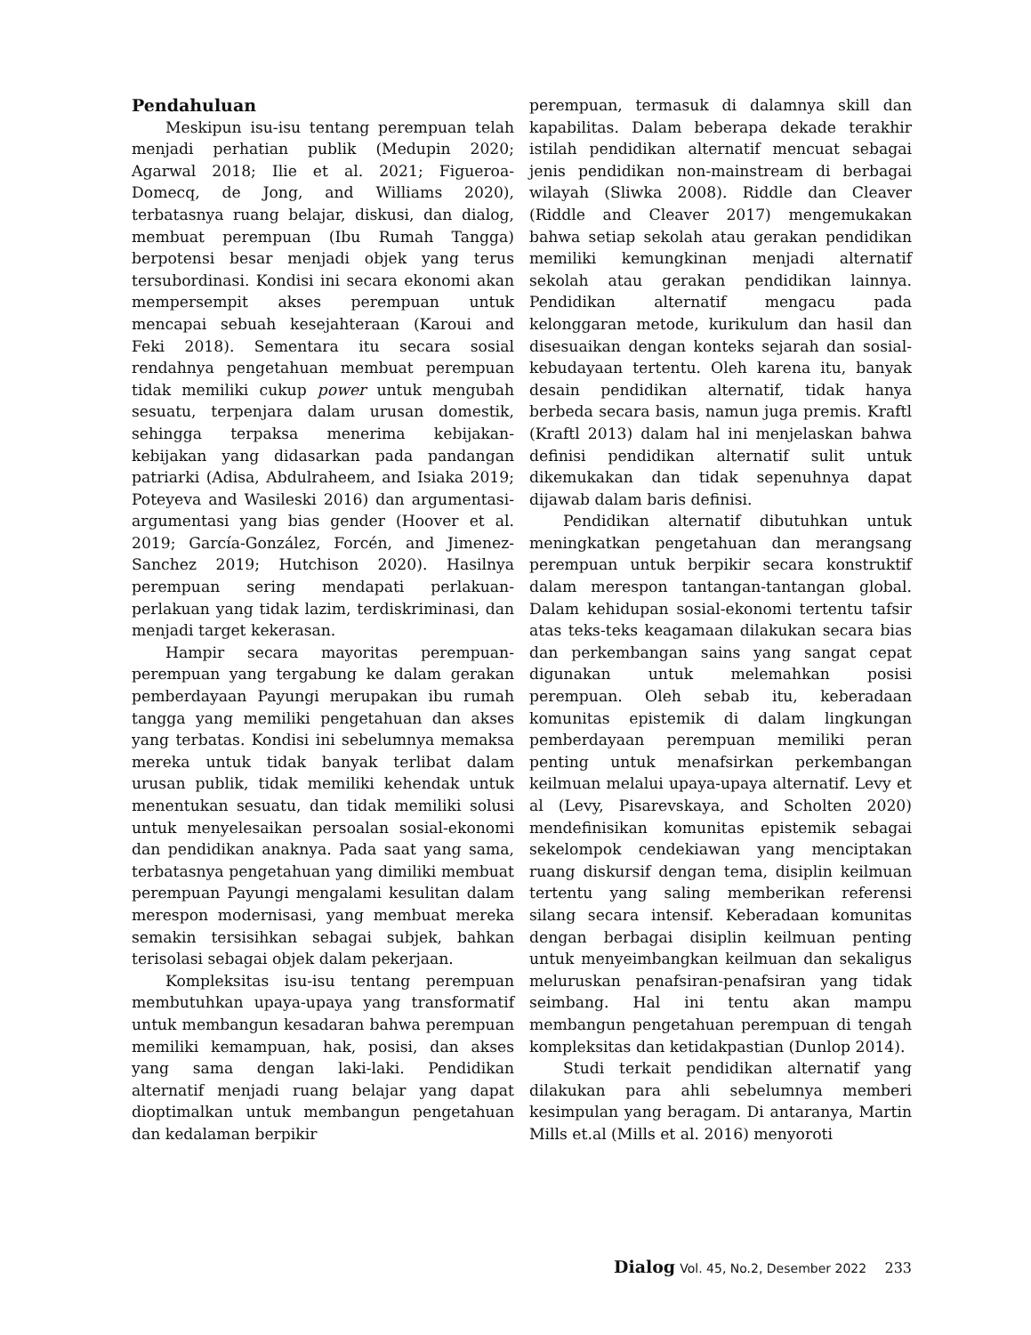Pendahuluan
Meskipun isu-isu tentang perempuan telah menjadi perhatian publik (Medupin 2020; Agarwal 2018; Ilie et al. 2021; Figueroa-Domecq, de Jong, and Williams 2020), terbatasnya ruang belajar, diskusi, dan dialog, membuat perempuan (Ibu Rumah Tangga) berpotensi besar menjadi objek yang terus tersubordinasi. Kondisi ini secara ekonomi akan mempersempit akses perempuan untuk mencapai sebuah kesejahteraan (Karoui and Feki 2018). Sementara itu secara sosial rendahnya pengetahuan membuat perempuan tidak memiliki cukup power untuk mengubah sesuatu, terpenjara dalam urusan domestik, sehingga terpaksa menerima kebijakan-kebijakan yang didasarkan pada pandangan patriarki (Adisa, Abdulraheem, and Isiaka 2019; Poteyeva and Wasileski 2016) dan argumentasi-argumentasi yang bias gender (Hoover et al. 2019; García-González, Forcén, and Jimenez-Sanchez 2019; Hutchison 2020). Hasilnya perempuan sering mendapati perlakuan-perlakuan yang tidak lazim, terdiskriminasi, dan menjadi target kekerasan.
Hampir secara mayoritas perempuan-perempuan yang tergabung ke dalam gerakan pemberdayaan Payungi merupakan ibu rumah tangga yang memiliki pengetahuan dan akses yang terbatas. Kondisi ini sebelumnya memaksa mereka untuk tidak banyak terlibat dalam urusan publik, tidak memiliki kehendak untuk menentukan sesuatu, dan tidak memiliki solusi untuk menyelesaikan persoalan sosial-ekonomi dan pendidikan anaknya. Pada saat yang sama, terbatasnya pengetahuan yang dimiliki membuat perempuan Payungi mengalami kesulitan dalam merespon modernisasi, yang membuat mereka semakin tersisihkan sebagai subjek, bahkan terisolasi sebagai objek dalam pekerjaan.
Kompleksitas isu-isu tentang perempuan membutuhkan upaya-upaya yang transformatif untuk membangun kesadaran bahwa perempuan memiliki kemampuan, hak, posisi, dan akses yang sama dengan laki-laki. Pendidikan alternatif menjadi ruang belajar yang dapat dioptimalkan untuk membangun pengetahuan dan kedalaman berpikir
perempuan, termasuk di dalamnya skill dan kapabilitas. Dalam beberapa dekade terakhir istilah pendidikan alternatif mencuat sebagai jenis pendidikan non-mainstream di berbagai wilayah (Sliwka 2008). Riddle dan Cleaver (Riddle and Cleaver 2017) mengemukakan bahwa setiap sekolah atau gerakan pendidikan memiliki kemungkinan menjadi alternatif sekolah atau gerakan pendidikan lainnya. Pendidikan alternatif mengacu pada kelonggaran metode, kurikulum dan hasil dan disesuaikan dengan konteks sejarah dan sosial-kebudayaan tertentu. Oleh karena itu, banyak desain pendidikan alternatif, tidak hanya berbeda secara basis, namun juga premis. Kraftl (Kraftl 2013) dalam hal ini menjelaskan bahwa definisi pendidikan alternatif sulit untuk dikemukakan dan tidak sepenuhnya dapat dijawab dalam baris definisi.
Pendidikan alternatif dibutuhkan untuk meningkatkan pengetahuan dan merangsang perempuan untuk berpikir secara konstruktif dalam merespon tantangan-tantangan global. Dalam kehidupan sosial-ekonomi tertentu tafsir atas teks-teks keagamaan dilakukan secara bias dan perkembangan sains yang sangat cepat digunakan untuk melemahkan posisi perempuan. Oleh sebab itu, keberadaan komunitas epistemik di dalam lingkungan pemberdayaan perempuan memiliki peran penting untuk menafsirkan perkembangan keilmuan melalui upaya-upaya alternatif. Levy et al (Levy, Pisarevskaya, and Scholten 2020) mendefinisikan komunitas epistemik sebagai sekelompok cendekiawan yang menciptakan ruang diskursif dengan tema, disiplin keilmuan tertentu yang saling memberikan referensi silang secara intensif. Keberadaan komunitas dengan berbagai disiplin keilmuan penting untuk menyeimbangkan keilmuan dan sekaligus meluruskan penafsiran-penafsiran yang tidak seimbang. Hal ini tentu akan mampu membangun pengetahuan perempuan di tengah kompleksitas dan ketidakpastian (Dunlop 2014).
Studi terkait pendidikan alternatif yang dilakukan para ahli sebelumnya memberi kesimpulan yang beragam. Di antaranya, Martin Mills et.al (Mills et al. 2016) menyoroti
Dialog Vol. 45, No.2, Desember 2022 233